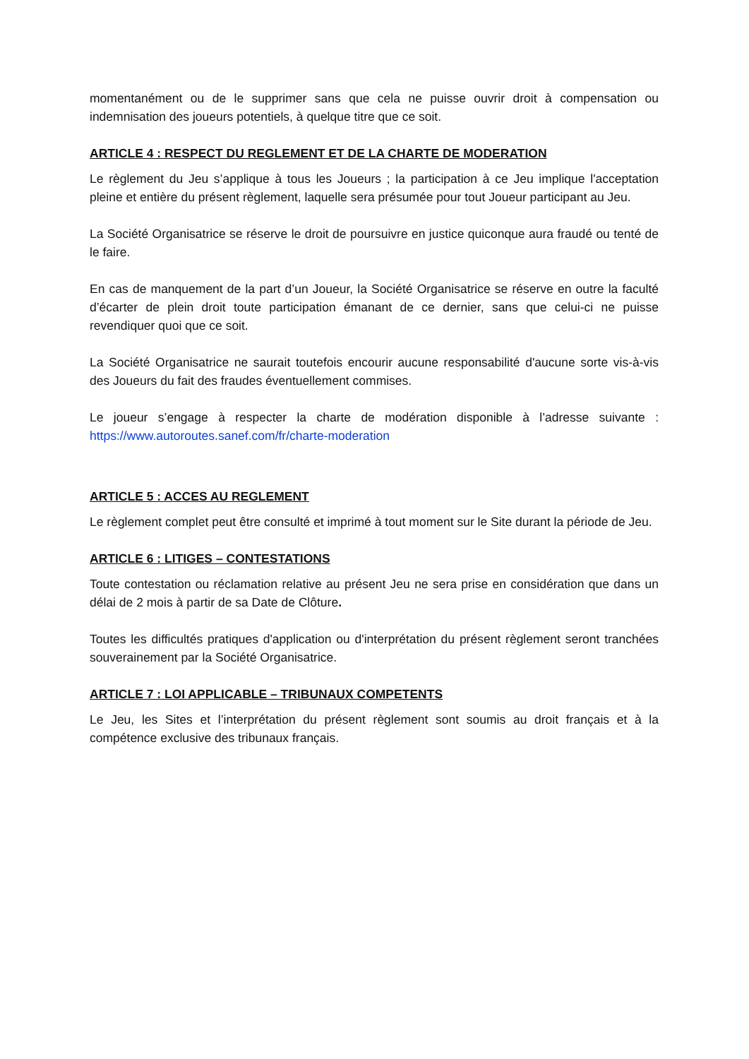momentanément ou de le supprimer sans que cela ne puisse ouvrir droit à compensation ou indemnisation des joueurs potentiels, à quelque titre que ce soit.
ARTICLE 4 : RESPECT DU REGLEMENT ET DE LA CHARTE DE MODERATION
Le règlement du Jeu s’applique à tous les Joueurs ; la participation à ce Jeu implique l'acceptation pleine et entière du présent règlement, laquelle sera présumée pour tout Joueur participant au Jeu.
La Société Organisatrice se réserve le droit de poursuivre en justice quiconque aura fraudé ou tenté de le faire.
En cas de manquement de la part d’un Joueur, la Société Organisatrice se réserve en outre la faculté d’écarter de plein droit toute participation émanant de ce dernier, sans que celui-ci ne puisse revendiquer quoi que ce soit.
La Société Organisatrice ne saurait toutefois encourir aucune responsabilité d'aucune sorte vis-à-vis des Joueurs du fait des fraudes éventuellement commises.
Le joueur s’engage à respecter la charte de modération disponible à l’adresse suivante : https://www.autoroutes.sanef.com/fr/charte-moderation
ARTICLE 5 : ACCES AU REGLEMENT
Le règlement complet peut être consulté et imprimé à tout moment sur le Site durant la période de Jeu.
ARTICLE 6 : LITIGES – CONTESTATIONS
Toute contestation ou réclamation relative au présent Jeu ne sera prise en considération que dans un délai de 2 mois à partir de sa Date de Clôture.
Toutes les difficultés pratiques d'application ou d'interprétation du présent règlement seront tranchées souverainement par la Société Organisatrice.
ARTICLE 7 : LOI APPLICABLE – TRIBUNAUX COMPETENTS
Le Jeu, les Sites et l’interprétation du présent règlement sont soumis au droit français et à la compétence exclusive des tribunaux français.